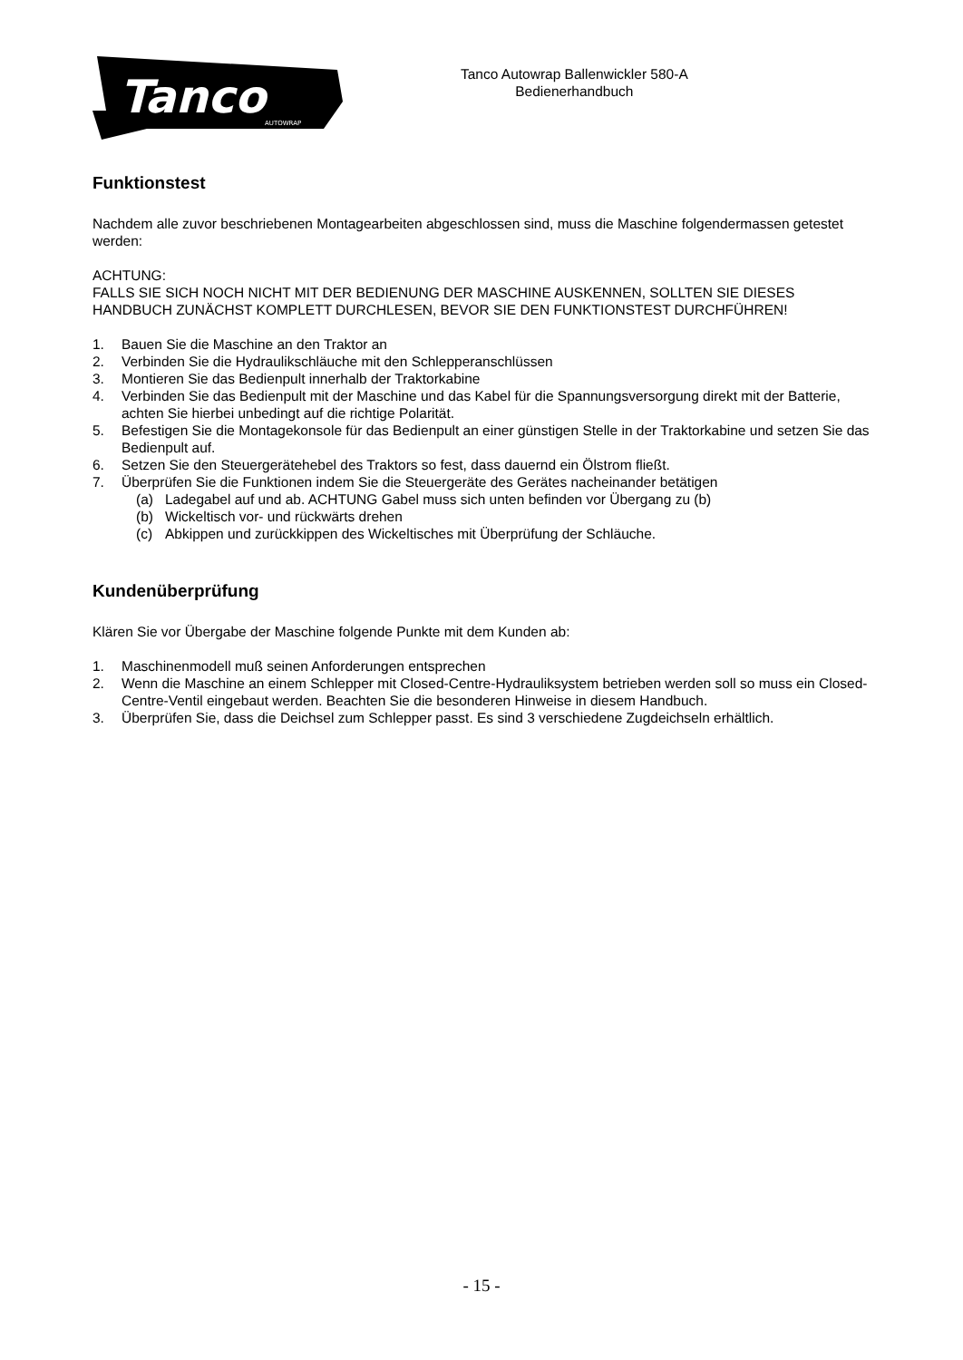Tanco
AUTOWRAP
Tanco Autowrap Ballenwickler 580-A
Bedienerhandbuch
Funktionstest
Nachdem alle zuvor beschriebenen Montagearbeiten abgeschlossen sind, muss die Maschine folgendermassen getestet werden:
ACHTUNG:
FALLS SIE SICH NOCH NICHT MIT DER BEDIENUNG DER MASCHINE AUSKENNEN, SOLLTEN SIE DIESES HANDBUCH ZUNÄCHST KOMPLETT DURCHLESEN, BEVOR SIE DEN FUNKTIONSTEST DURCHFÜHREN!
1. Bauen Sie die Maschine an den Traktor an
2. Verbinden Sie die Hydraulikschläuche mit den Schlepperanschlüssen
3. Montieren Sie das Bedienpult innerhalb der Traktorkabine
4. Verbinden Sie das Bedienpult mit der Maschine und das Kabel für die Spannungsversorgung direkt mit der Batterie, achten Sie hierbei unbedingt auf die richtige Polarität.
5. Befestigen Sie die Montagekonsole für das Bedienpult an einer günstigen Stelle in der Traktorkabine und setzen Sie das Bedienpult auf.
6. Setzen Sie den Steuergerätehebel des Traktors so fest, dass dauernd ein Ölstrom fließt.
7. Überprüfen Sie die Funktionen indem Sie die Steuergeräte des Gerätes nacheinander betätigen
(a) Ladegabel auf und ab. ACHTUNG Gabel muss sich unten befinden vor Übergang zu (b)
(b) Wickeltisch vor- und rückwärts drehen
(c) Abkippen und zurückkippen des Wickeltisches mit Überprüfung der Schläuche.
Kundenüberprüfung
Klären Sie vor Übergabe der Maschine folgende Punkte mit dem Kunden ab:
1. Maschinenmodell muß seinen Anforderungen entsprechen
2. Wenn die Maschine an einem Schlepper mit Closed-Centre-Hydrauliksystem betrieben werden soll so muss ein Closed-Centre-Ventil eingebaut werden. Beachten Sie die besonderen Hinweise in diesem Handbuch.
3. Überprüfen Sie, dass die Deichsel zum Schlepper passt. Es sind 3 verschiedene Zugdeichseln erhältlich.
- 15 -